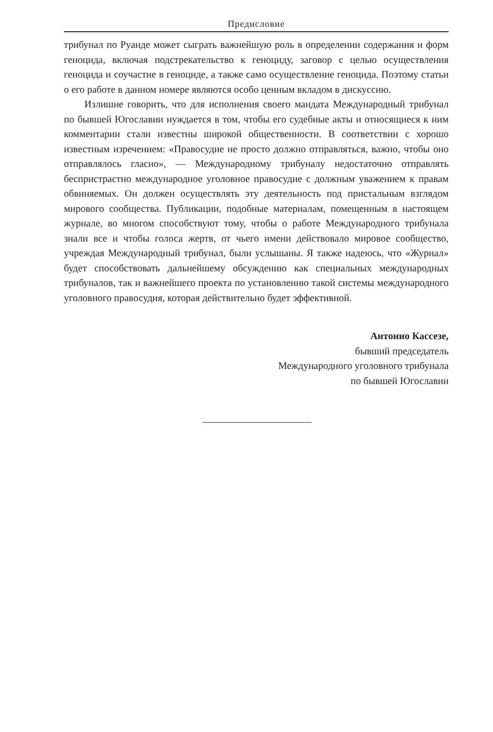Предисловие
трибунал по Руанде может сыграть важнейшую роль в определении содержания и форм геноцида, включая подстрекательство к геноциду, заговор с целью осуществления геноцида и соучастие в геноциде, а также само осуществление геноцида. Поэтому статьи о его работе в данном номере являются особо ценным вкладом в дискуссию.
Излишне говорить, что для исполнения своего мандата Международный трибунал по бывшей Югославии нуждается в том, чтобы его судебные акты и относящиеся к ним комментарии стали известны широкой общественности. В соответствии с хорошо известным изречением: «Правосудие не просто должно отправляться, важно, чтобы оно отправлялось гласно», — Международному трибуналу недостаточно отправлять беспристрастно международное уголовное правосудие с должным уважением к правам обвиняемых. Он должен осуществлять эту деятельность под пристальным взглядом мирового сообщества. Публикации, подобные материалам, помещенным в настоящем журнале, во многом способствуют тому, чтобы о работе Международного трибунала знали все и чтобы голоса жертв, от чьего имени действовало мировое сообщество, учреждая Международный трибунал, были услышаны. Я также надеюсь, что «Журнал» будет способствовать дальнейшему обсуждению как специальных международных трибуналов, так и важнейшего проекта по установлению такой системы международного уголовного правосудия, которая действительно будет эффективной.
Антонио Кассезе,
бывший председатель
Международного уголовного трибунала
по бывшей Югославии